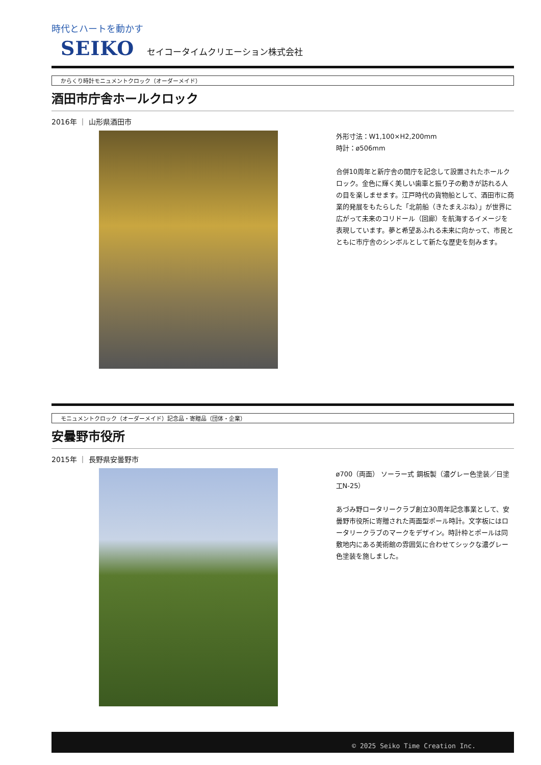時代とハートを動かす
SEIKO セイコータイムクリエーション株式会社
からくり時計モニュメントクロック（オーダーメイド）
酒田市庁舎ホールクロック
2016年 ｜ 山形県酒田市
外形寸法：W1,100×H2,200mm
時計：ø506mm
合併10周年と新庁舎の開庁を記念して設置されたホールクロック。金色に輝く美しい歯車と振り子の動きが訪れる人の目を楽しませます。江戸時代の貨物船として、酒田市に商業的発展をもたらした「北前船（きたまえぶね）」が世界に広がって未来のコリドール（回廊）を航海するイメージを表現しています。夢と希望あふれる未来に向かって、市民とともに市庁舎のシンボルとして新たな歴史を刻みます。
モニュメントクロック（オーダーメイド）記念品・寄贈品（団体・企業）
安曇野市役所
2015年 ｜ 長野県安曇野市
ø700（両面） ソーラー式 鋼板製（濃グレー色塗装／日塗工N-25）
あづみ野ロータリークラブ創立30周年記念事業として、安曇野市役所に寄贈された両面型ポール時計。文字板にはロータリークラブのマークをデザイン。時計枠とポールは同敷地内にある美術館の雰囲気に合わせてシックな濃グレー色塗装を施しました。
© 2025 Seiko Time Creation Inc.